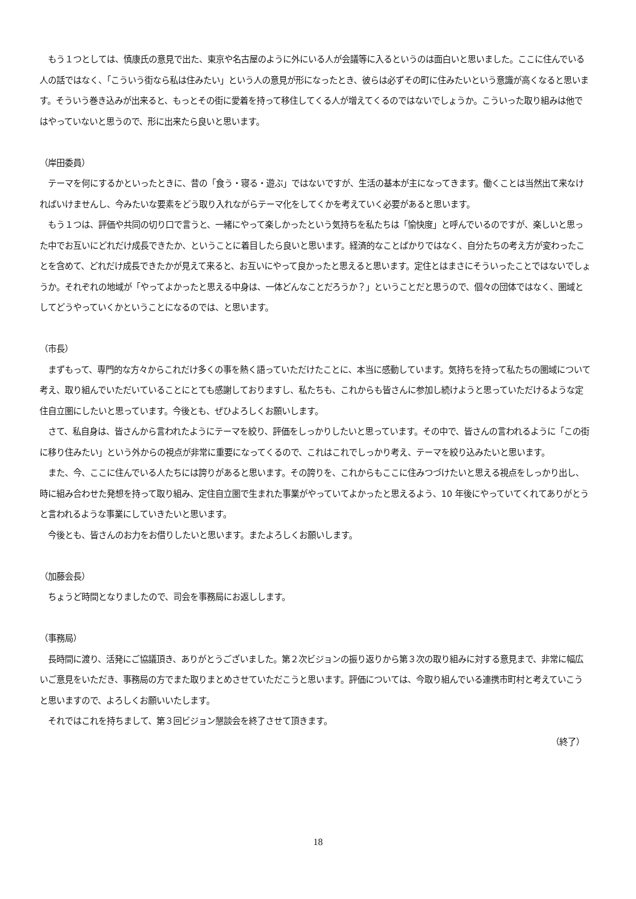もう１つとしては、慎康氏の意見で出た、東京や名古屋のように外にいる人が会議等に入るというのは面白いと思いました。ここに住んでいる人の話ではなく、「こういう街なら私は住みたい」という人の意見が形になったとき、彼らは必ずその町に住みたいという意識が高くなると思います。そういう巻き込みが出来ると、もっとその街に愛着を持って移住してくる人が増えてくるのではないでしょうか。こういった取り組みは他ではやっていないと思うので、形に出来たら良いと思います。
（岸田委員）
　テーマを何にするかといったときに、昔の「食う・寝る・遊ぶ」ではないですが、生活の基本が主になってきます。働くことは当然出て来なければいけませんし、今みたいな要素をどう取り入れながらテーマ化をしてくかを考えていく必要があると思います。
　もう１つは、評価や共同の切り口で言うと、一緒にやって楽しかったという気持ちを私たちは「愉快度」と呼んでいるのですが、楽しいと思った中でお互いにどれだけ成長できたか、ということに着目したら良いと思います。経済的なことばかりではなく、自分たちの考え方が変わったことを含めて、どれだけ成長できたかが見えて来ると、お互いにやって良かったと思えると思います。定住とはまさにそういったことではないでしょうか。それぞれの地域が「やってよかったと思える中身は、一体どんなことだろうか？」ということだと思うので、個々の団体ではなく、圏域としてどうやっていくかということになるのでは、と思います。
（市長）
　まずもって、専門的な方々からこれだけ多くの事を熱く語っていただけたことに、本当に感動しています。気持ちを持って私たちの圏域について考え、取り組んでいただいていることにとても感謝しておりますし、私たちも、これからも皆さんに参加し続けようと思っていただけるような定住自立圏にしたいと思っています。今後とも、ぜひよろしくお願いします。
　さて、私自身は、皆さんから言われたようにテーマを絞り、評価をしっかりしたいと思っています。その中で、皆さんの言われるように「この街に移り住みたい」という外からの視点が非常に重要になってくるので、これはこれでしっかり考え、テーマを絞り込みたいと思います。
　また、今、ここに住んでいる人たちには誇りがあると思います。その誇りを、これからもここに住みつづけたいと思える視点をしっかり出し、時に組み合わせた発想を持って取り組み、定住自立圏で生まれた事業がやっていてよかったと思えるよう、10 年後にやっていてくれてありがとうと言われるような事業にしていきたいと思います。
　今後とも、皆さんのお力をお借りしたいと思います。またよろしくお願いします。
（加藤会長）
　ちょうど時間となりましたので、司会を事務局にお返しします。
（事務局）
　長時間に渡り、活発にご協議頂き、ありがとうございました。第２次ビジョンの振り返りから第３次の取り組みに対する意見まで、非常に幅広いご意見をいただき、事務局の方でまた取りまとめさせていただこうと思います。評価については、今取り組んでいる連携市町村と考えていこうと思いますので、よろしくお願いいたします。
　それではこれを持ちまして、第３回ビジョン懇談会を終了させて頂きます。
（終了）
18